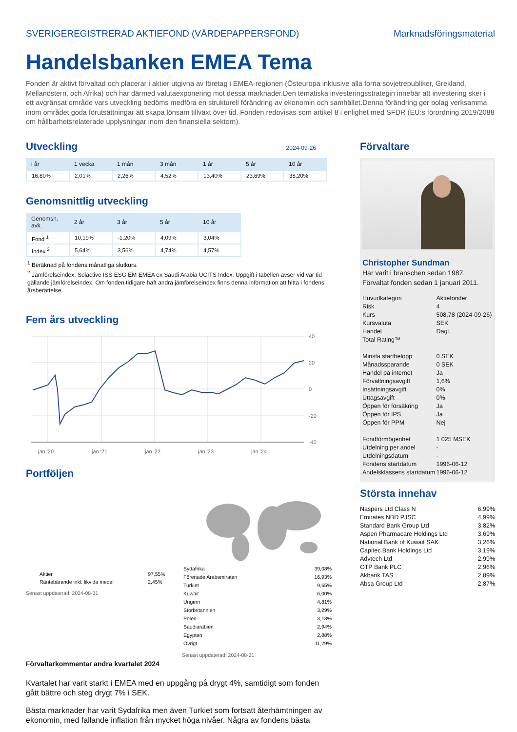SVERIGEREGISTRERAD AKTIEFOND (VÄRDEPAPPERSFOND) Marknadsföringsmaterial
Handelsbanken EMEA Tema
Fonden är aktivt förvaltad och placerar i aktier utgivna av företag i EMEA-regionen (Östeuropa inklusive alla forna sovjetrepubliker, Grekland, Mellanöstern, och Afrika) och har därmed valutaexponering mot dessa marknader.Den tematiska investeringsstrategin innebär att investering sker i ett avgränsat område vars utveckling bedöms medföra en strukturell förändring av ekonomin och samhället.Denna förändring ger bolag verksamma inom området goda förutsättningar att skapa lönsam tillväxt över tid. Fonden redovisas som artikel 8 i enlighet med SFDR (EU:s förordning 2019/2088 om hållbarhetsrelaterade upplysningar inom den finansiella sektorn).
Utveckling
2024-09-26
| i år | 1 vecka | 1 mån | 3 mån | 1 år | 5 år | 10 år |
| --- | --- | --- | --- | --- | --- | --- |
| 16,80% | 2,01% | 2,26% | 4,52% | 13,40% | 23,69% | 38,20% |
Genomsnittlig utveckling
| Genomsn. avk. | 2 år | 3 år | 5 år | 10 år |
| --- | --- | --- | --- | --- |
| Fond <sup>1</sup> | 10,19% | -1,20% | 4,09% | 3,04% |
| Index <sup>2</sup> | 5,64% | 3,56% | 4,74% | 4,57% |
<sup>1</sup> Beräknad på fondens månatliga slutkurs.
<sup>2</sup> Jämförelseindex: Solactive ISS ESG EM EMEA ex Saudi Arabia UCITS Index. Uppgift i tabellen avser vid var tid gällande jämförelseindex. Om fonden tidigare haft andra jämförelseindex finns denna information att hitta i fondens årsberättelse.
Fem års utveckling
40
20
0
-20
-40
jan '20
jan '21
jan '22
jan '23
jan '24
Portföljen
| Aktier | 97,55% |
| Räntebärande inkl. likvida medel | 2,45% |
Senast uppdaterad: 2024-08-31
| Sydafrika | 39,08% |
| Förenade Arabemiraten | 16,93% |
| Turkiet | 9,65% |
| Kuwait | 6,00% |
| Ungern | 4,81% |
| Storbritannien | 3,29% |
| Polen | 3,13% |
| Saudiarabien | 2,94% |
| Egypten | 2,88% |
| Övrigt | 11,29% |
Senast uppdaterad: 2024-08-31
Förvaltarkommentar andra kvartalet 2024
Kvartalet har varit starkt i EMEA med en uppgång på drygt 4%, samtidigt som fonden gått bättre och steg drygt 7% i SEK.
Bästa marknader har varit Sydafrika men även Turkiet som fortsatt återhämtningen av ekonomin, med fallande inflation från mycket höga nivåer. Några av fondens bästa
Förvaltare
Christopher Sundman
Har varit i branschen sedan 1987.
Förvaltat fonden sedan 1 januari 2011.
| Huvudkategori | Aktiefonder |
| Risk | 4 |
| Kurs | 508,78 (2024-09-26) |
| Kursvaluta | SEK |
| Handel | Dagl. |
| Total Rating™ | |
| Minsta startbelopp | 0 SEK |
| Månadssparande | 0 SEK |
| Handel på internet | Ja |
| Förvaltningsavgift | 1,6% |
| Insättningsavgift | 0% |
| Uttagsavgift | 0% |
| Öppen för försäkring | Ja |
| Öppen för IPS | Ja |
| Öppen för PPM | Nej |
| Fondförmögenhet | 1 025 MSEK |
| Utdelning per andel | - |
| Utdelningsdatum | - |
| Fondens startdatum | 1996-06-12 |
| Andelsklassens startdatum | 1996-06-12 |
Största innehav
| Naspers Ltd Class N | 6,99% |
| Emirates NBD PJSC | 4,99% |
| Standard Bank Group Ltd | 3,82% |
| Aspen Pharmacare Holdings Ltd | 3,69% |
| National Bank of Kuwait SAK | 3,26% |
| Capitec Bank Holdings Ltd | 3,19% |
| Advtech Ltd | 2,99% |
| OTP Bank PLC | 2,96% |
| Akbank TAS | 2,89% |
| Absa Group Ltd | 2,87% |